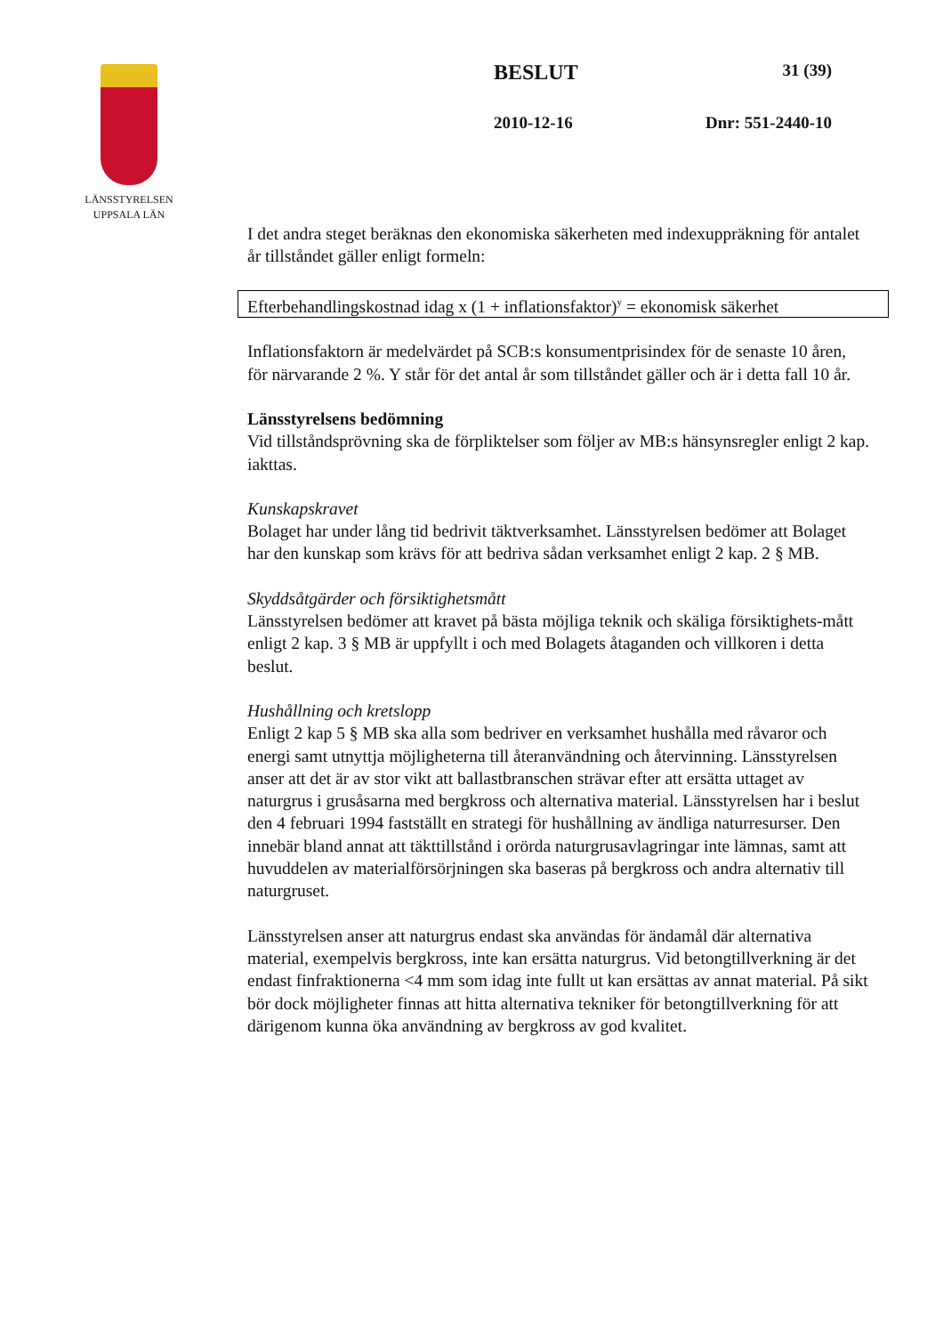LÄNSSTYRELSEN
UPPSALA LÄN
BESLUT 31 (39)
2010-12-16 Dnr: 551-2440-10
I det andra steget beräknas den ekonomiska säkerheten med indexuppräkning för antalet år tillståndet gäller enligt formeln:
Efterbehandlingskostnad idag x (1 + inflationsfaktor)<sup>y</sup> = ekonomisk säkerhet
Inflationsfaktorn är medelvärdet på SCB:s konsumentprisindex för de senaste 10 åren, för närvarande 2 %. Y står för det antal år som tillståndet gäller och är i detta fall 10 år.
Länsstyrelsens bedömning
Vid tillståndsprövning ska de förpliktelser som följer av MB:s hänsynsregler enligt 2 kap. iakttas.
Kunskapskravet
Bolaget har under lång tid bedrivit täktverksamhet. Länsstyrelsen bedömer att Bolaget har den kunskap som krävs för att bedriva sådan verksamhet enligt 2 kap. 2 § MB.
Skyddsåtgärder och försiktighetsmått
Länsstyrelsen bedömer att kravet på bästa möjliga teknik och skäliga försiktighets-mått enligt 2 kap. 3 § MB är uppfyllt i och med Bolagets åtaganden och villkoren i detta beslut.
Hushållning och kretslopp
Enligt 2 kap 5 § MB ska alla som bedriver en verksamhet hushålla med råvaror och energi samt utnyttja möjligheterna till återanvändning och återvinning. Länsstyrelsen anser att det är av stor vikt att ballastbranschen strävar efter att ersätta uttaget av naturgrus i grusåsarna med bergkross och alternativa material. Länsstyrelsen har i beslut den 4 februari 1994 fastställt en strategi för hushållning av ändliga naturresurser. Den innebär bland annat att täkttillstånd i orörda naturgrusavlagringar inte lämnas, samt att huvuddelen av materialförsörjningen ska baseras på bergkross och andra alternativ till naturgruset.
Länsstyrelsen anser att naturgrus endast ska användas för ändamål där alternativa material, exempelvis bergkross, inte kan ersätta naturgrus. Vid betongtillverkning är det endast finfraktionerna <4 mm som idag inte fullt ut kan ersättas av annat material. På sikt bör dock möjligheter finnas att hitta alternativa tekniker för betongtillverkning för att därigenom kunna öka användning av bergkross av god kvalitet.